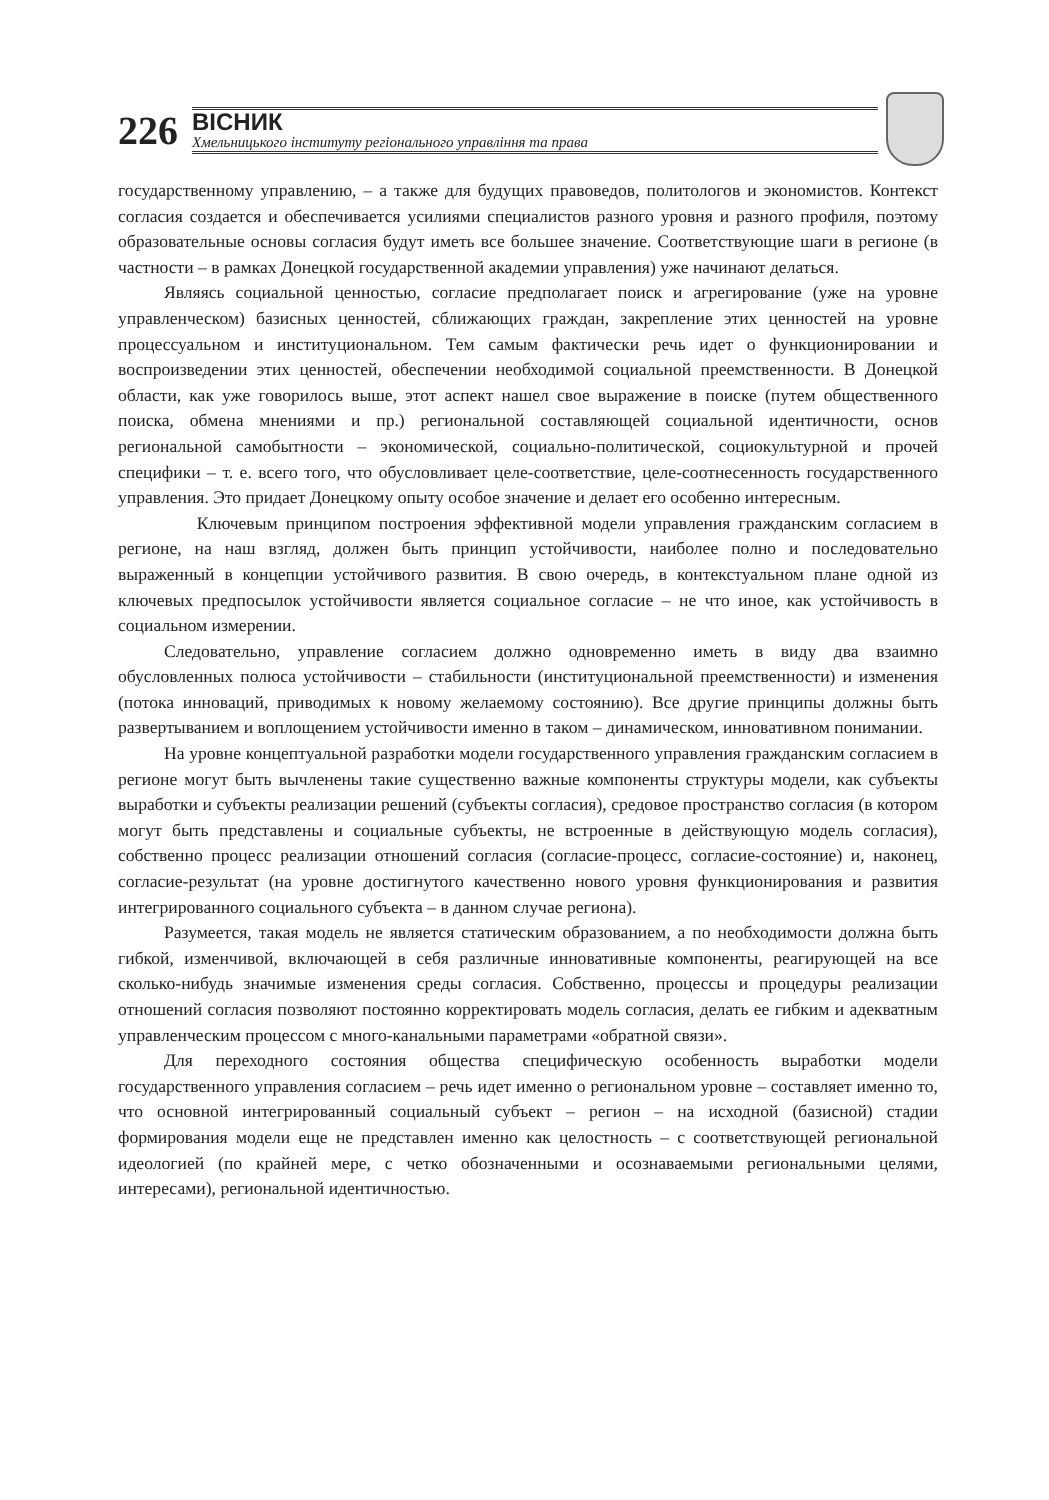226
ВІСНИК
Хмельницького інституту регіонального управління та права
государственному управлению, – а также для будущих правоведов, политологов и экономистов. Контекст согласия создается и обеспечивается усилиями специалистов разного уровня и разного профиля, поэтому образовательные основы согласия будут иметь все большее значение. Соответствующие шаги в регионе (в частности – в рамках Донецкой государственной академии управления) уже начинают делаться.
Являясь социальной ценностью, согласие предполагает поиск и агрегирование (уже на уровне управленческом) базисных ценностей, сближающих граждан, закрепление этих ценностей на уровне процессуальном и институциональном. Тем самым фактически речь идет о функционировании и воспроизведении этих ценностей, обеспечении необходимой социальной преемственности. В Донецкой области, как уже говорилось выше, этот аспект нашел свое выражение в поиске (путем общественного поиска, обмена мнениями и пр.) региональной составляющей социальной идентичности, основ региональной самобытности – экономической, социально-политической, социокультурной и прочей специфики – т. е. всего того, что обусловливает целе-соответствие, целе-соотнесенность государственного управления. Это придает Донецкому опыту особое значение и делает его особенно интересным.
Ключевым принципом построения эффективной модели управления гражданским согласием в регионе, на наш взгляд, должен быть принцип устойчивости, наиболее полно и последовательно выраженный в концепции устойчивого развития. В свою очередь, в контекстуальном плане одной из ключевых предпосылок устойчивости является социальное согласие – не что иное, как устойчивость в социальном измерении.
Следовательно, управление согласием должно одновременно иметь в виду два взаимно обусловленных полюса устойчивости – стабильности (институциональной преемственности) и изменения (потока инноваций, приводимых к новому желаемому состоянию). Все другие принципы должны быть развертыванием и воплощением устойчивости именно в таком – динамическом, инновативном понимании.
На уровне концептуальной разработки модели государственного управления гражданским согласием в регионе могут быть вычленены такие существенно важные компоненты структуры модели, как субъекты выработки и субъекты реализации решений (субъекты согласия), средовое пространство согласия (в котором могут быть представлены и социальные субъекты, не встроенные в действующую модель согласия), собственно процесс реализации отношений согласия (согласие-процесс, согласие-состояние) и, наконец, согласие-результат (на уровне достигнутого качественно нового уровня функционирования и развития интегрированного социального субъекта – в данном случае региона).
Разумеется, такая модель не является статическим образованием, а по необходимости должна быть гибкой, изменчивой, включающей в себя различные инновативные компоненты, реагирующей на все сколько-нибудь значимые изменения среды согласия. Собственно, процессы и процедуры реализации отношений согласия позволяют постоянно корректировать модель согласия, делать ее гибким и адекватным управленческим процессом с много-канальными параметрами «обратной связи».
Для переходного состояния общества специфическую особенность выработки модели государственного управления согласием – речь идет именно о региональном уровне – составляет именно то, что основной интегрированный социальный субъект – регион – на исходной (базисной) стадии формирования модели еще не представлен именно как целостность – с соответствующей региональной идеологией (по крайней мере, с четко обозначенными и осознаваемыми региональными целями, интересами), региональной идентичностью.